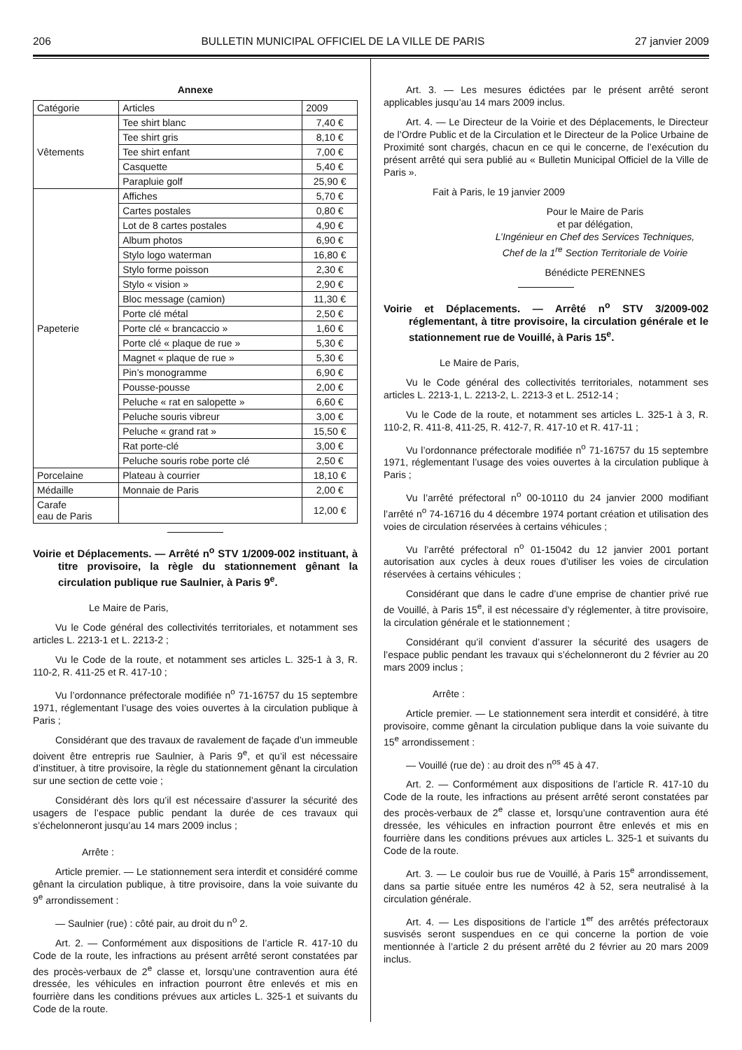206 BULLETIN MUNICIPAL OFFICIEL DE LA VILLE DE PARIS 27 janvier 2009
Annexe
| Catégorie | Articles | 2009 |
| --- | --- | --- |
| Vêtements | Tee shirt blanc | 7,40 € |
| | Tee shirt gris | 8,10 € |
| | Tee shirt enfant | 7,00 € |
| | Casquette | 5,40 € |
| | Parapluie golf | 25,90 € |
| Papeterie | Affiches | 5,70 € |
| | Cartes postales | 0,80 € |
| | Lot de 8 cartes postales | 4,90 € |
| | Album photos | 6,90 € |
| | Stylo logo waterman | 16,80 € |
| | Stylo forme poisson | 2,30 € |
| | Stylo « vision » | 2,90 € |
| | Bloc message (camion) | 11,30 € |
| | Porte clé métal | 2,50 € |
| | Porte clé « brancaccio » | 1,60 € |
| | Porte clé « plaque de rue » | 5,30 € |
| | Magnet « plaque de rue » | 5,30 € |
| | Pin’s monogramme | 6,90 € |
| | Pousse-pousse | 2,00 € |
| | Peluche « rat en salopette » | 6,60 € |
| | Peluche souris vibreur | 3,00 € |
| | Peluche « grand rat » | 15,50 € |
| | Rat porte-clé | 3,00 € |
| | Peluche souris robe porte clé | 2,50 € |
| Porcelaine | Plateau à courrier | 18,10 € |
| Médaille | Monnaie de Paris | 2,00 € |
| Carafe eau de Paris | | 12,00 € |
Voirie et Déplacements. — Arrêté n<sup>o</sup> STV 1/2009-002 instituant, à titre provisoire, la règle du stationnement gênant la circulation publique rue Saulnier, à Paris 9<sup>e</sup>.
Le Maire de Paris,
Vu le Code général des collectivités territoriales, et notamment ses articles L. 2213-1 et L. 2213-2 ;
Vu le Code de la route, et notamment ses articles L. 325-1 à 3, R. 110-2, R. 411-25 et R. 417-10 ;
Vu l’ordonnance préfectorale modifiée n<sup>o</sup> 71-16757 du 15 septembre 1971, réglementant l’usage des voies ouvertes à la circulation publique à Paris ;
Considérant que des travaux de ravalement de façade d’un immeuble doivent être entrepris rue Saulnier, à Paris 9<sup>e</sup>, et qu’il est nécessaire d’instituer, à titre provisoire, la règle du stationnement gênant la circulation sur une section de cette voie ;
Considérant dès lors qu’il est nécessaire d’assurer la sécurité des usagers de l’espace public pendant la durée de ces travaux qui s’échelonneront jusqu’au 14 mars 2009 inclus ;
Arrête :
Article premier. — Le stationnement sera interdit et considéré comme gênant la circulation publique, à titre provisoire, dans la voie suivante du 9<sup>e</sup> arrondissement :
— Saulnier (rue) : côté pair, au droit du n<sup>o</sup> 2.
Art. 2. — Conformément aux dispositions de l’article R. 417-10 du Code de la route, les infractions au présent arrêté seront constatées par des procès-verbaux de 2<sup>e</sup> classe et, lorsqu’une contravention aura été dressée, les véhicules en infraction pourront être enlevés et mis en fourrière dans les conditions prévues aux articles L. 325-1 et suivants du Code de la route.
Art. 3. — Les mesures édictées par le présent arrêté seront applicables jusqu’au 14 mars 2009 inclus.
Art. 4. — Le Directeur de la Voirie et des Déplacements, le Directeur de l’Ordre Public et de la Circulation et le Directeur de la Police Urbaine de Proximité sont chargés, chacun en ce qui le concerne, de l’exécution du présent arrêté qui sera publié au « Bulletin Municipal Officiel de la Ville de Paris ».
Fait à Paris, le 19 janvier 2009
Pour le Maire de Paris
et par délégation,
L’Ingénieur en Chef des Services Techniques,
Chef de la 1<sup>re</sup> Section Territoriale de Voirie
Bénédicte PERENNES
Voirie et Déplacements. — Arrêté n<sup>o</sup> STV 3/2009-002 réglementant, à titre provisoire, la circulation générale et le stationnement rue de Vouillé, à Paris 15<sup>e</sup>.
Le Maire de Paris,
Vu le Code général des collectivités territoriales, notamment ses articles L. 2213-1, L. 2213-2, L. 2213-3 et L. 2512-14 ;
Vu le Code de la route, et notamment ses articles L. 325-1 à 3, R. 110-2, R. 411-8, 411-25, R. 412-7, R. 417-10 et R. 417-11 ;
Vu l’ordonnance préfectorale modifiée n<sup>o</sup> 71-16757 du 15 septembre 1971, réglementant l’usage des voies ouvertes à la circulation publique à Paris ;
Vu l’arrêté préfectoral n<sup>o</sup> 00-10110 du 24 janvier 2000 modifiant l’arrêté n<sup>o</sup> 74-16716 du 4 décembre 1974 portant création et utilisation des voies de circulation réservées à certains véhicules ;
Vu l’arrêté préfectoral n<sup>o</sup> 01-15042 du 12 janvier 2001 portant autorisation aux cycles à deux roues d’utiliser les voies de circulation réservées à certains véhicules ;
Considérant que dans le cadre d’une emprise de chantier privé rue de Vouillé, à Paris 15<sup>e</sup>, il est nécessaire d’y réglementer, à titre provisoire, la circulation générale et le stationnement ;
Considérant qu’il convient d’assurer la sécurité des usagers de l’espace public pendant les travaux qui s’échelonneront du 2 février au 20 mars 2009 inclus ;
Arrête :
Article premier. — Le stationnement sera interdit et considéré, à titre provisoire, comme gênant la circulation publique dans la voie suivante du 15<sup>e</sup> arrondissement :
— Vouillé (rue de) : au droit des n<sup>os</sup> 45 à 47.
Art. 2. — Conformément aux dispositions de l’article R. 417-10 du Code de la route, les infractions au présent arrêté seront constatées par des procès-verbaux de 2<sup>e</sup> classe et, lorsqu’une contravention aura été dressée, les véhicules en infraction pourront être enlevés et mis en fourrière dans les conditions prévues aux articles L. 325-1 et suivants du Code de la route.
Art. 3. — Le couloir bus rue de Vouillé, à Paris 15<sup>e</sup> arrondissement, dans sa partie située entre les numéros 42 à 52, sera neutralisé à la circulation générale.
Art. 4. — Les dispositions de l’article 1<sup>er</sup> des arrêtés préfectoraux susvisés seront suspendues en ce qui concerne la portion de voie mentionnée à l’article 2 du présent arrêté du 2 février au 20 mars 2009 inclus.